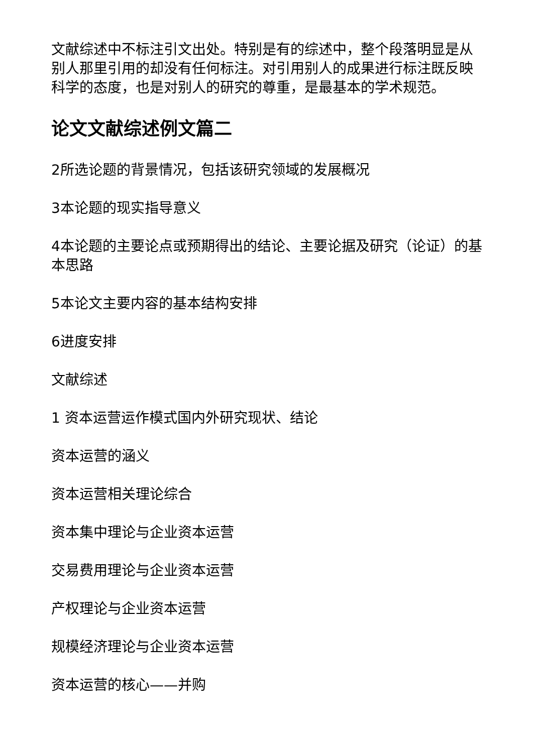文献综述中不标注引文出处。特别是有的综述中，整个段落明显是从别人那里引用的却没有任何标注。对引用别人的成果进行标注既反映科学的态度，也是对别人的研究的尊重，是最基本的学术规范。
论文文献综述例文篇二
2所选论题的背景情况，包括该研究领域的发展概况
3本论题的现实指导意义
4本论题的主要论点或预期得出的结论、主要论据及研究（论证）的基本思路
5本论文主要内容的基本结构安排
6进度安排
文献综述
1 资本运营运作模式国内外研究现状、结论
资本运营的涵义
资本运营相关理论综合
资本集中理论与企业资本运营
交易费用理论与企业资本运营
产权理论与企业资本运营
规模经济理论与企业资本运营
资本运营的核心——并购